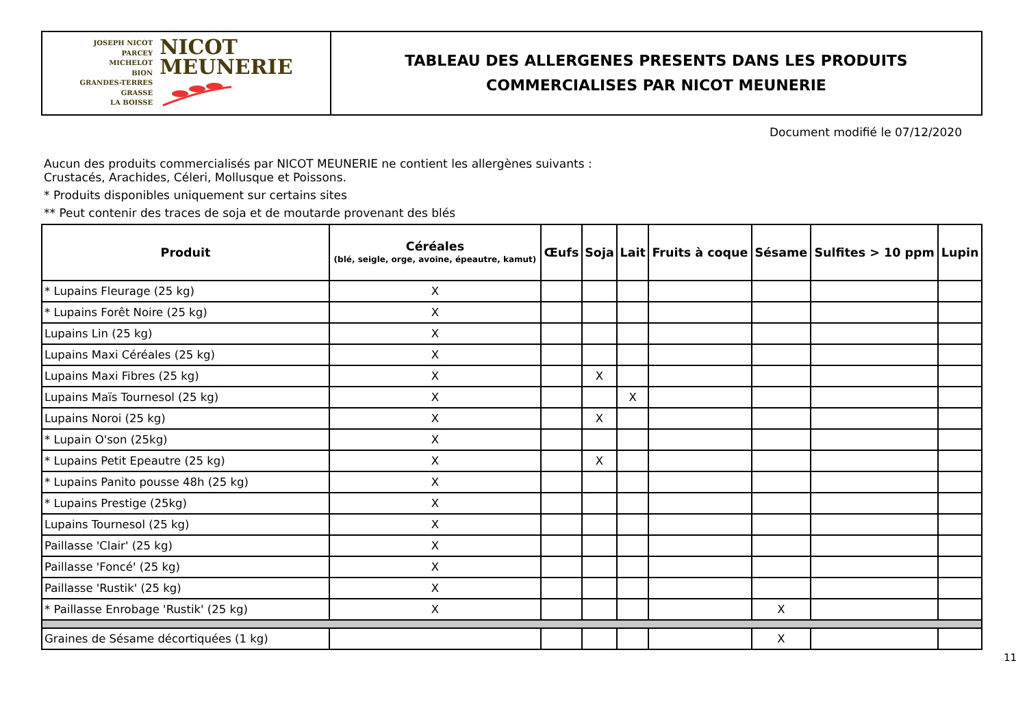JOSEPH NICOT
PARCEY
MICHELOT
BION
GRANDES-TERRES
GRASSE
LA BOISSE
NICOT
MEUNERIE
TABLEAU DES ALLERGENES PRESENTS DANS LES PRODUITS
COMMERCIALISES PAR NICOT MEUNERIE
Document modifié le 07/12/2020
Aucun des produits commercialisés par NICOT MEUNERIE ne contient les allergènes suivants :
Crustacés, Arachides, Céleri, Mollusque et Poissons.
* Produits disponibles uniquement sur certains sites
** Peut contenir des traces de soja et de moutarde provenant des blés
| Produit | Céréales (blé, seigle, orge, avoine, épeautre, kamut) | Œufs | Soja | Lait | Fruits à coque | Sésame | Sulfites > 10 ppm | Lupin |
| --- | --- | --- | --- | --- | --- | --- | --- | --- |
| * Lupains Fleurage (25 kg) | X | | | | | | | |
| * Lupains Forêt Noire (25 kg) | X | | | | | | | |
| Lupains Lin (25 kg) | X | | | | | | | |
| Lupains Maxi Céréales (25 kg) | X | | | | | | | |
| Lupains Maxi Fibres (25 kg) | X | | X | | | | | |
| Lupains Maïs Tournesol (25 kg) | X | | | X | | | | |
| Lupains Noroi (25 kg) | X | | X | | | | | |
| * Lupain O'son (25kg) | X | | | | | | | |
| * Lupains Petit Epeautre (25 kg) | X | | X | | | | | |
| * Lupains Panito pousse 48h (25 kg) | X | | | | | | | |
| * Lupains Prestige (25kg) | X | | | | | | | |
| Lupains Tournesol (25 kg) | X | | | | | | | |
| Paillasse 'Clair' (25 kg) | X | | | | | | | |
| Paillasse 'Foncé' (25 kg) | X | | | | | | | |
| Paillasse 'Rustik' (25 kg) | X | | | | | | | |
| * Paillasse Enrobage 'Rustik' (25 kg) | X | | | | | X | | |
| Graines de Sésame décortiquées (1 kg) | | | | | | X | | |
11